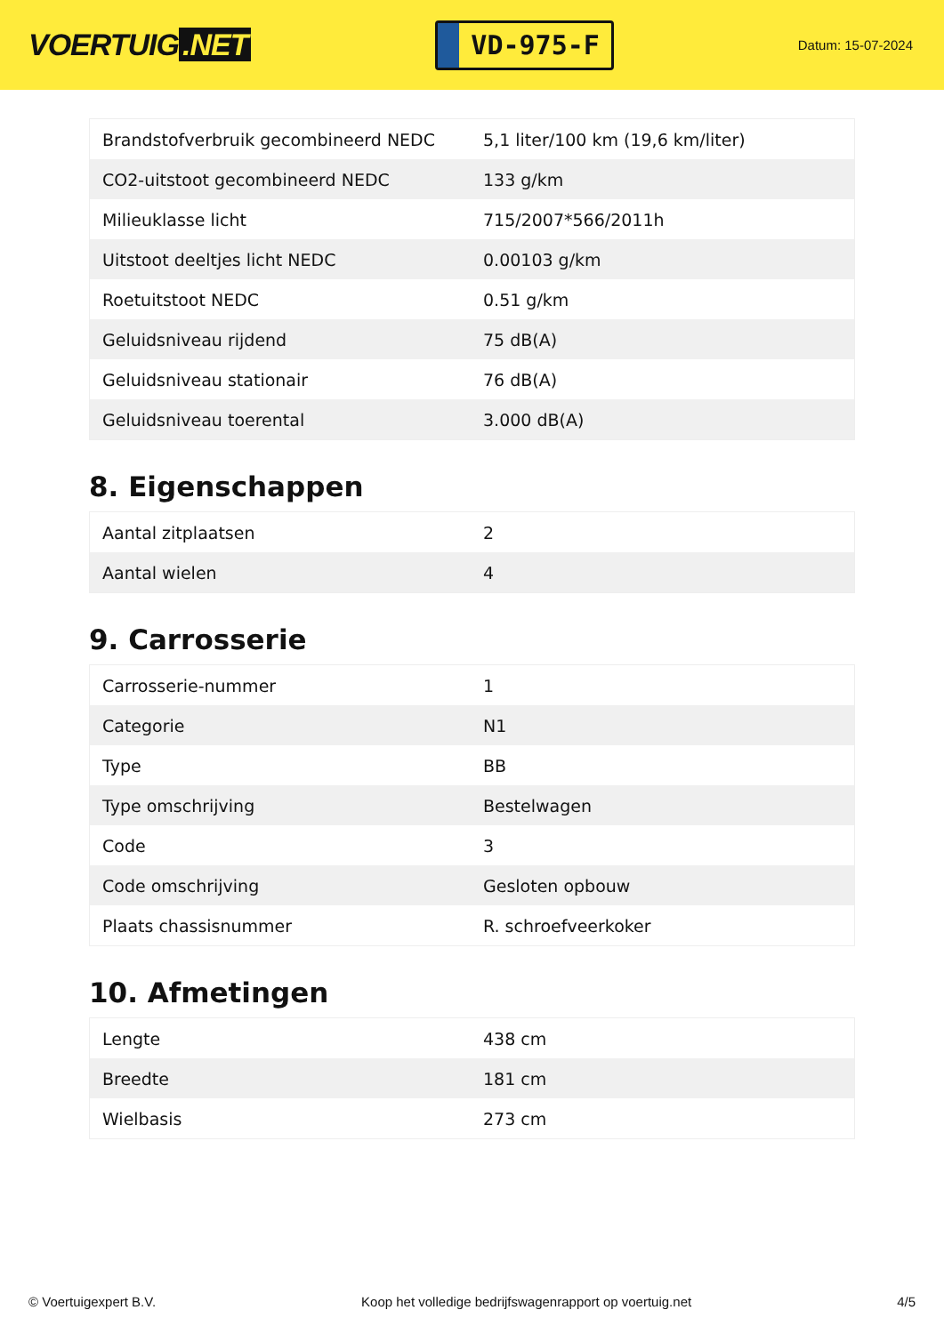VOERTUIG.NET
VD-975-F
Datum: 15-07-2024
| Brandstofverbruik gecombineerd NEDC | 5,1 liter/100 km (19,6 km/liter) |
| CO2-uitstoot gecombineerd NEDC | 133 g/km |
| Milieuklasse licht | 715/2007*566/2011h |
| Uitstoot deeltjes licht NEDC | 0.00103 g/km |
| Roetuitstoot NEDC | 0.51 g/km |
| Geluidsniveau rijdend | 75 dB(A) |
| Geluidsniveau stationair | 76 dB(A) |
| Geluidsniveau toerental | 3.000 dB(A) |
8. Eigenschappen
| Aantal zitplaatsen | 2 |
| Aantal wielen | 4 |
9. Carrosserie
| Carrosserie-nummer | 1 |
| Categorie | N1 |
| Type | BB |
| Type omschrijving | Bestelwagen |
| Code | 3 |
| Code omschrijving | Gesloten opbouw |
| Plaats chassisnummer | R. schroefveerkoker |
10. Afmetingen
| Lengte | 438 cm |
| Breedte | 181 cm |
| Wielbasis | 273 cm |
© Voertuigexpert B.V. Koop het volledige bedrijfswagenrapport op voertuig.net 4/5